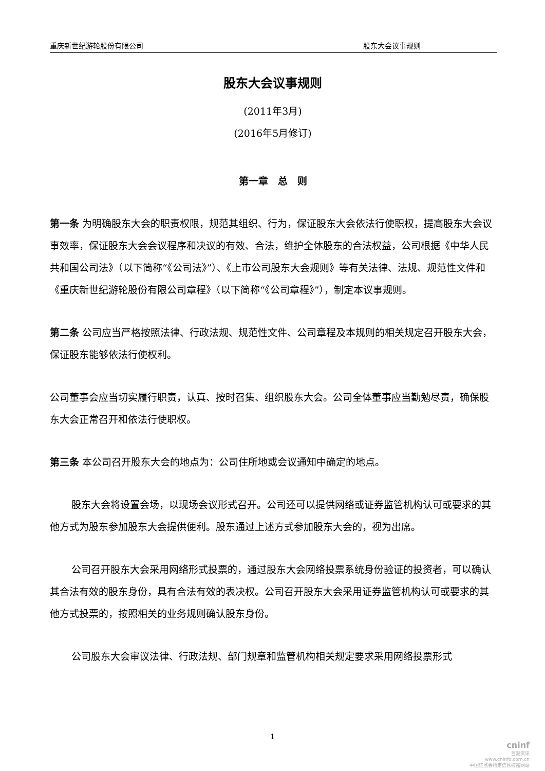重庆新世纪游轮股份有限公司 股东大会议事规则
股东大会议事规则
(2011年3月)
(2016年5月修订)
第一章　总　则
第一条 为明确股东大会的职责权限，规范其组织、行为，保证股东大会依法行使职权，提高股东大会议事效率，保证股东大会会议程序和决议的有效、合法，维护全体股东的合法权益，公司根据《中华人民共和国公司法》（以下简称“《公司法》”）、《上市公司股东大会规则》等有关法律、法规、规范性文件和《重庆新世纪游轮股份有限公司章程》（以下简称“《公司章程》”），制定本议事规则。
第二条 公司应当严格按照法律、行政法规、规范性文件、公司章程及本规则的相关规定召开股东大会，保证股东能够依法行使权利。
公司董事会应当切实履行职责，认真、按时召集、组织股东大会。公司全体董事应当勤勉尽责，确保股东大会正常召开和依法行使职权。
第三条 本公司召开股东大会的地点为：公司住所地或会议通知中确定的地点。
股东大会将设置会场，以现场会议形式召开。公司还可以提供网络或证券监管机构认可或要求的其他方式为股东参加股东大会提供便利。股东通过上述方式参加股东大会的，视为出席。
公司召开股东大会采用网络形式投票的，通过股东大会网络投票系统身份验证的投资者，可以确认其合法有效的股东身份，具有合法有效的表决权。公司召开股东大会采用证券监管机构认可或要求的其他方式投票的，按照相关的业务规则确认股东身份。
公司股东大会审议法律、行政法规、部门规章和监管机构相关规定要求采用网络投票形式
1
cninf
巨潮资讯
www.cninfo.com.cn
中国证监会指定信息披露网站